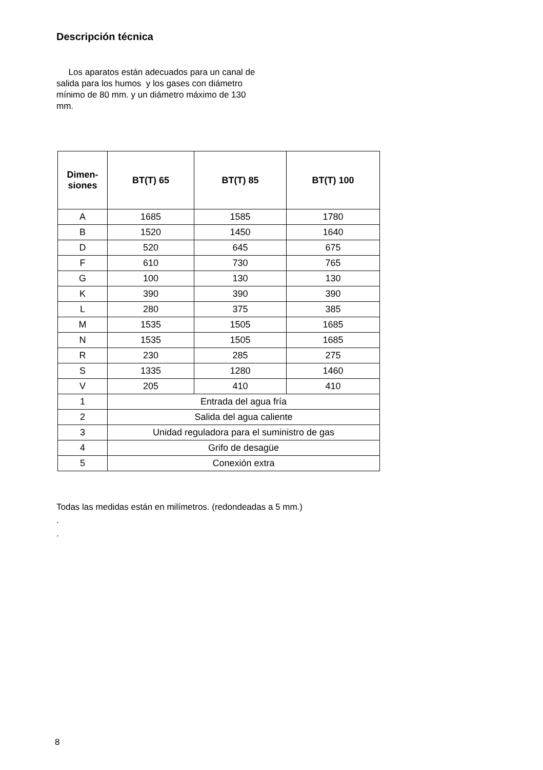Descripción técnica
Los aparatos están adecuados para un canal de salida para los humos y los gases con diámetro mínimo de 80 mm. y un diámetro máximo de 130 mm.
| Dimen- siones | BT(T) 65 | BT(T) 85 | BT(T) 100 |
| --- | --- | --- | --- |
| A | 1685 | 1585 | 1780 |
| B | 1520 | 1450 | 1640 |
| D | 520 | 645 | 675 |
| F | 610 | 730 | 765 |
| G | 100 | 130 | 130 |
| K | 390 | 390 | 390 |
| L | 280 | 375 | 385 |
| M | 1535 | 1505 | 1685 |
| N | 1535 | 1505 | 1685 |
| R | 230 | 285 | 275 |
| S | 1335 | 1280 | 1460 |
| V | 205 | 410 | 410 |
| 1 | Entrada del agua fría | | |
| 2 | Salida del agua caliente | | |
| 3 | Unidad reguladora para el suministro de gas | | |
| 4 | Grifo de desagüe | | |
| 5 | Conexión extra | | |
Todas las medidas están en milímetros. (redondeadas a 5 mm.)
.
.
8